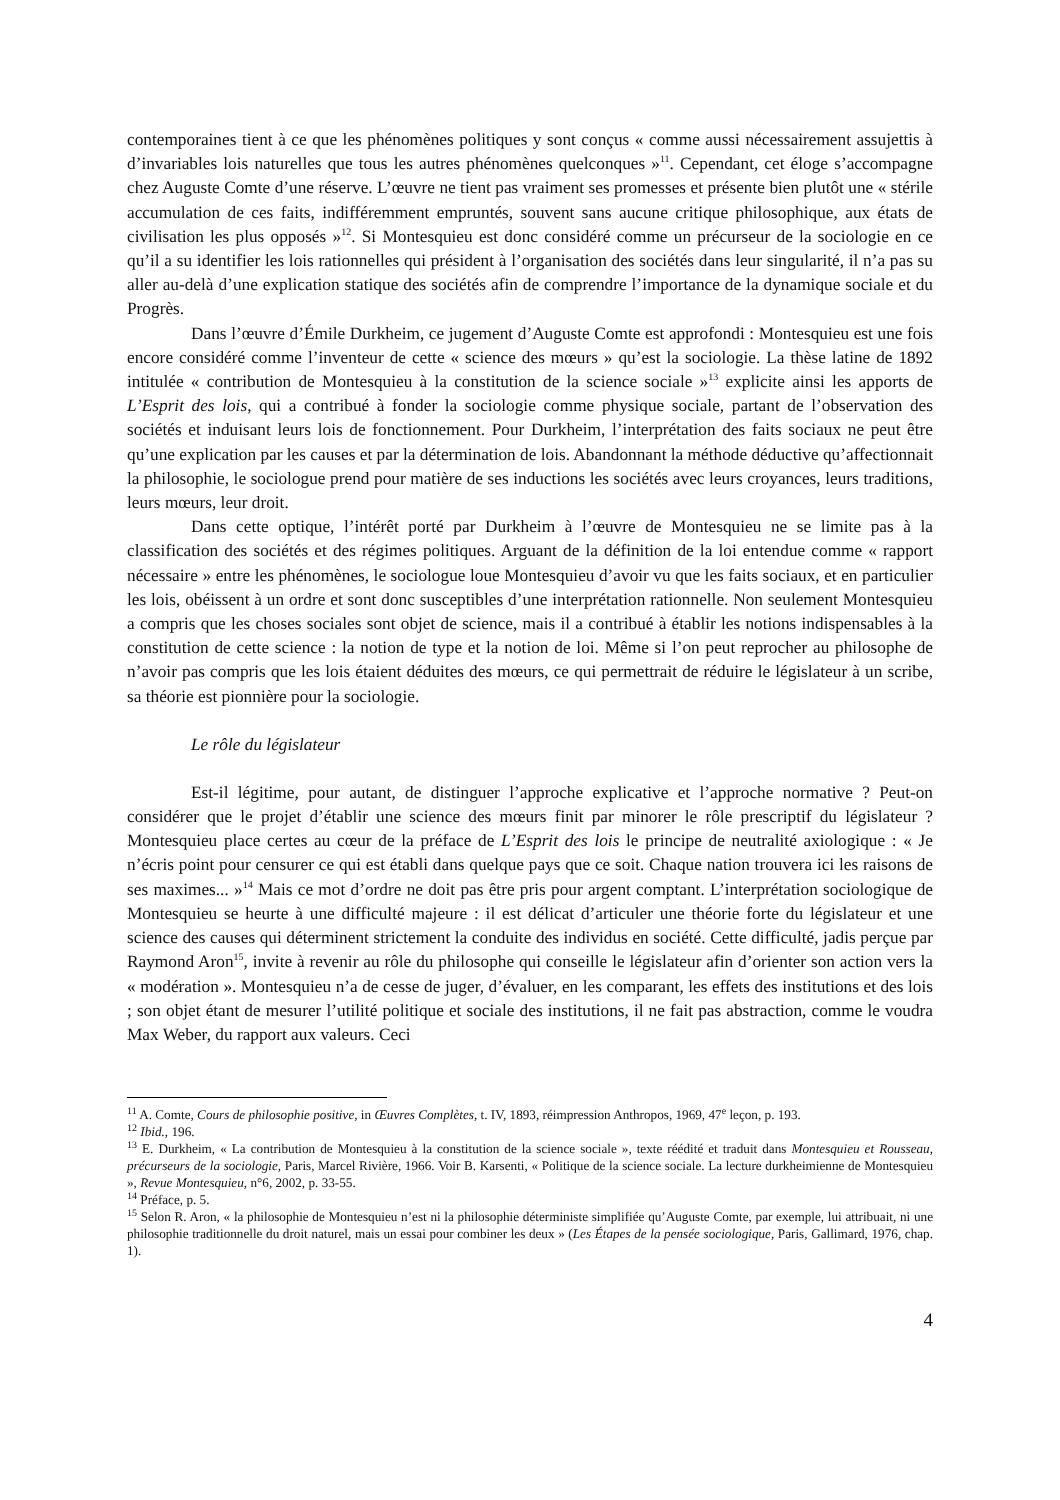contemporaines tient à ce que les phénomènes politiques y sont conçus « comme aussi nécessairement assujettis à d’invariables lois naturelles que tous les autres phénomènes quelconques »<sup>11</sup>. Cependant, cet éloge s’accompagne chez Auguste Comte d’une réserve. L’œuvre ne tient pas vraiment ses promesses et présente bien plutôt une « stérile accumulation de ces faits, indifféremment empruntés, souvent sans aucune critique philosophique, aux états de civilisation les plus opposés »<sup>12</sup>. Si Montesquieu est donc considéré comme un précurseur de la sociologie en ce qu’il a su identifier les lois rationnelles qui président à l’organisation des sociétés dans leur singularité, il n’a pas su aller au-delà d’une explication statique des sociétés afin de comprendre l’importance de la dynamique sociale et du Progrès.
Dans l’œuvre d’Émile Durkheim, ce jugement d’Auguste Comte est approfondi : Montesquieu est une fois encore considéré comme l’inventeur de cette « science des mœurs » qu’est la sociologie. La thèse latine de 1892 intitulée « contribution de Montesquieu à la constitution de la science sociale »<sup>13</sup> explicite ainsi les apports de L’Esprit des lois, qui a contribué à fonder la sociologie comme physique sociale, partant de l’observation des sociétés et induisant leurs lois de fonctionnement. Pour Durkheim, l’interprétation des faits sociaux ne peut être qu’une explication par les causes et par la détermination de lois. Abandonnant la méthode déductive qu’affectionnait la philosophie, le sociologue prend pour matière de ses inductions les sociétés avec leurs croyances, leurs traditions, leurs mœurs, leur droit.
Dans cette optique, l’intérêt porté par Durkheim à l’œuvre de Montesquieu ne se limite pas à la classification des sociétés et des régimes politiques. Arguant de la définition de la loi entendue comme « rapport nécessaire » entre les phénomènes, le sociologue loue Montesquieu d’avoir vu que les faits sociaux, et en particulier les lois, obéissent à un ordre et sont donc susceptibles d’une interprétation rationnelle. Non seulement Montesquieu a compris que les choses sociales sont objet de science, mais il a contribué à établir les notions indispensables à la constitution de cette science : la notion de type et la notion de loi. Même si l’on peut reprocher au philosophe de n’avoir pas compris que les lois étaient déduites des mœurs, ce qui permettrait de réduire le législateur à un scribe, sa théorie est pionnière pour la sociologie.
Le rôle du législateur
Est-il légitime, pour autant, de distinguer l’approche explicative et l’approche normative ? Peut-on considérer que le projet d’établir une science des mœurs finit par minorer le rôle prescriptif du législateur ? Montesquieu place certes au cœur de la préface de L’Esprit des lois le principe de neutralité axiologique : « Je n’écris point pour censurer ce qui est établi dans quelque pays que ce soit. Chaque nation trouvera ici les raisons de ses maximes... »<sup>14</sup> Mais ce mot d’ordre ne doit pas être pris pour argent comptant. L’interprétation sociologique de Montesquieu se heurte à une difficulté majeure : il est délicat d’articuler une théorie forte du législateur et une science des causes qui déterminent strictement la conduite des individus en société. Cette difficulté, jadis perçue par Raymond Aron<sup>15</sup>, invite à revenir au rôle du philosophe qui conseille le législateur afin d’orienter son action vers la « modération ». Montesquieu n’a de cesse de juger, d’évaluer, en les comparant, les effets des institutions et des lois ; son objet étant de mesurer l’utilité politique et sociale des institutions, il ne fait pas abstraction, comme le voudra Max Weber, du rapport aux valeurs. Ceci
<sup>11</sup> A. Comte, Cours de philosophie positive, in Œuvres Complètes, t. IV, 1893, réimpression Anthropos, 1969, 47<sup>e</sup> leçon, p. 193.
<sup>12</sup> Ibid., 196.
<sup>13</sup> E. Durkheim, « La contribution de Montesquieu à la constitution de la science sociale », texte réédité et traduit dans Montesquieu et Rousseau, précurseurs de la sociologie, Paris, Marcel Rivière, 1966. Voir B. Karsenti, « Politique de la science sociale. La lecture durkheimienne de Montesquieu », Revue Montesquieu, n°6, 2002, p. 33-55.
<sup>14</sup> Préface, p. 5.
<sup>15</sup> Selon R. Aron, « la philosophie de Montesquieu n’est ni la philosophie déterministe simplifiée qu’Auguste Comte, par exemple, lui attribuait, ni une philosophie traditionnelle du droit naturel, mais un essai pour combiner les deux » (Les Étapes de la pensée sociologique, Paris, Gallimard, 1976, chap. 1).
4